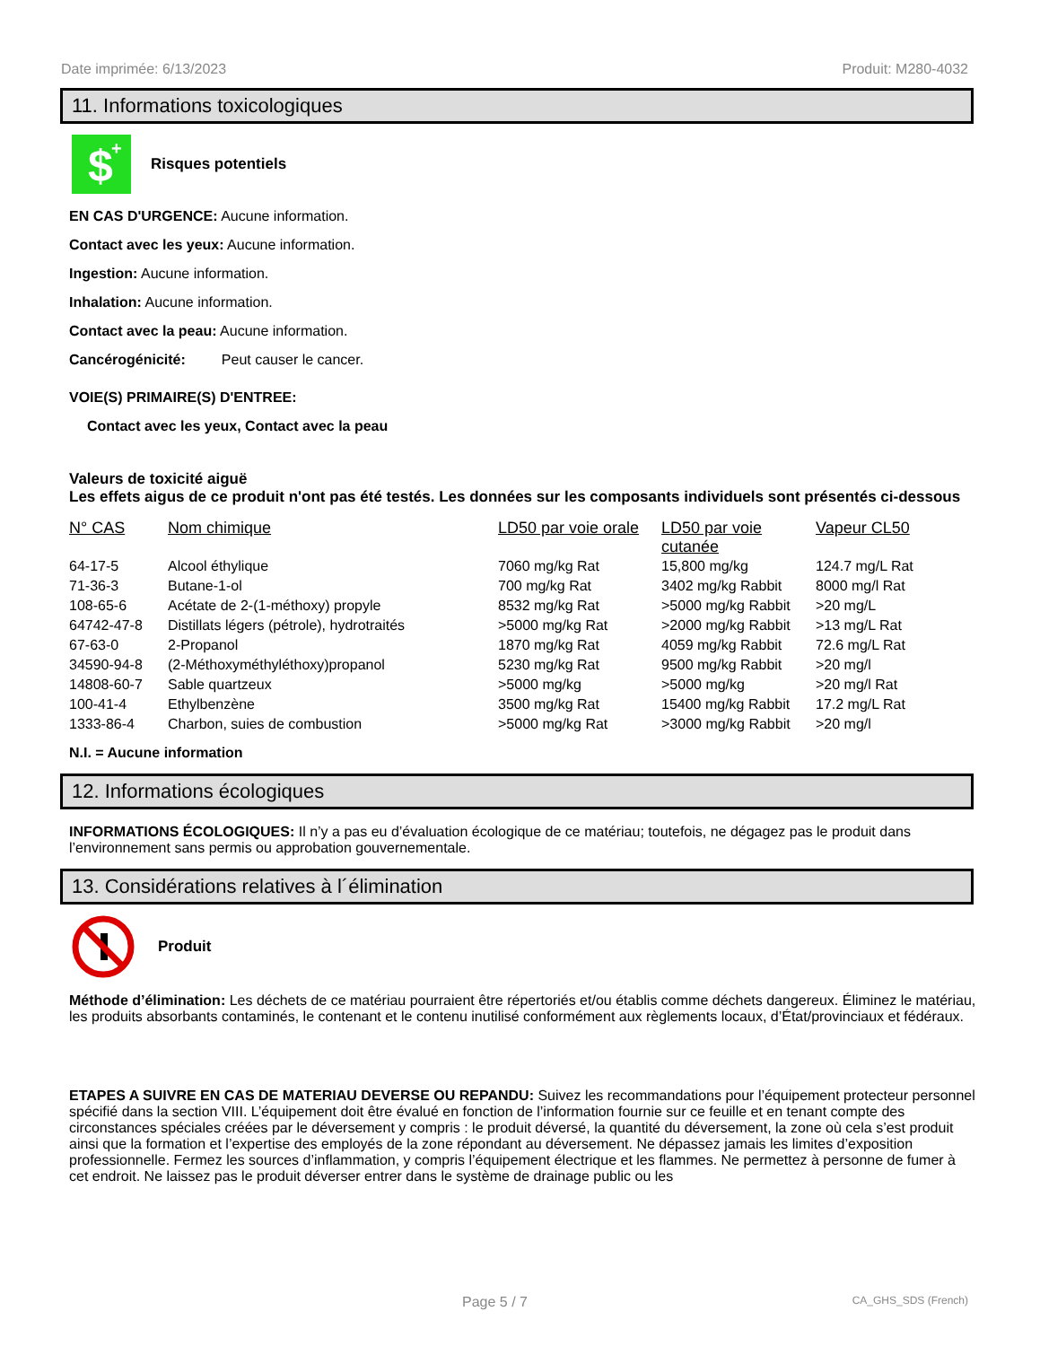Date imprimée: 6/13/2023 Produit: M280-4032
11. Informations toxicologiques
$
+
Risques potentiels
EN CAS D'URGENCE: Aucune information.
Contact avec les yeux: Aucune information.
Ingestion: Aucune information.
Inhalation: Aucune information.
Contact avec la peau: Aucune information.
Cancérogénicité: Peut causer le cancer.
VOIE(S) PRIMAIRE(S) D'ENTREE:
Contact avec les yeux, Contact avec la peau
Valeurs de toxicité aiguë
Les effets aigus de ce produit n'ont pas été testés. Les données sur les composants individuels sont présentés ci-dessous
| N° CAS | Nom chimique | LD50 par voie orale | LD50 par voie cutanée | Vapeur CL50 |
| --- | --- | --- | --- | --- |
| 64-17-5 | Alcool éthylique | 7060 mg/kg Rat | 15,800 mg/kg | 124.7 mg/L Rat |
| 71-36-3 | Butane-1-ol | 700 mg/kg Rat | 3402 mg/kg Rabbit | 8000 mg/l Rat |
| 108-65-6 | Acétate de 2-(1-méthoxy) propyle | 8532 mg/kg Rat | >5000 mg/kg Rabbit | >20 mg/L |
| 64742-47-8 | Distillats légers (pétrole), hydrotraités | >5000 mg/kg Rat | >2000 mg/kg Rabbit | >13 mg/L Rat |
| 67-63-0 | 2-Propanol | 1870 mg/kg Rat | 4059 mg/kg Rabbit | 72.6 mg/L Rat |
| 34590-94-8 | (2-Méthoxyméthyléthoxy)propanol | 5230 mg/kg Rat | 9500 mg/kg Rabbit | >20 mg/l |
| 14808-60-7 | Sable quartzeux | >5000 mg/kg | >5000 mg/kg | >20 mg/l Rat |
| 100-41-4 | Ethylbenzène | 3500 mg/kg Rat | 15400 mg/kg Rabbit | 17.2 mg/L Rat |
| 1333-86-4 | Charbon, suies de combustion | >5000 mg/kg Rat | >3000 mg/kg Rabbit | >20 mg/l |
N.I. = Aucune information
12. Informations écologiques
INFORMATIONS ÉCOLOGIQUES: Il n’y a pas eu d’évaluation écologique de ce matériau; toutefois, ne dégagez pas le produit dans l’environnement sans permis ou approbation gouvernementale.
13. Considérations relatives à l´élimination
Produit
Méthode d’élimination: Les déchets de ce matériau pourraient être répertoriés et/ou établis comme déchets dangereux. Éliminez le matériau, les produits absorbants contaminés, le contenant et le contenu inutilisé conformément aux règlements locaux, d’État/provinciaux et fédéraux.
ETAPES A SUIVRE EN CAS DE MATERIAU DEVERSE OU REPANDU: Suivez les recommandations pour l’équipement protecteur personnel spécifié dans la section VIII. L’équipement doit être évalué en fonction de l’information fournie sur ce feuille et en tenant compte des circonstances spéciales créées par le déversement y compris : le produit déversé, la quantité du déversement, la zone où cela s’est produit ainsi que la formation et l’expertise des employés de la zone répondant au déversement. Ne dépassez jamais les limites d’exposition professionnelle. Fermez les sources d’inflammation, y compris l’équipement électrique et les flammes. Ne permettez à personne de fumer à cet endroit. Ne laissez pas le produit déverser entrer dans le système de drainage public ou les
Page 5 / 7 CA_GHS_SDS (French)